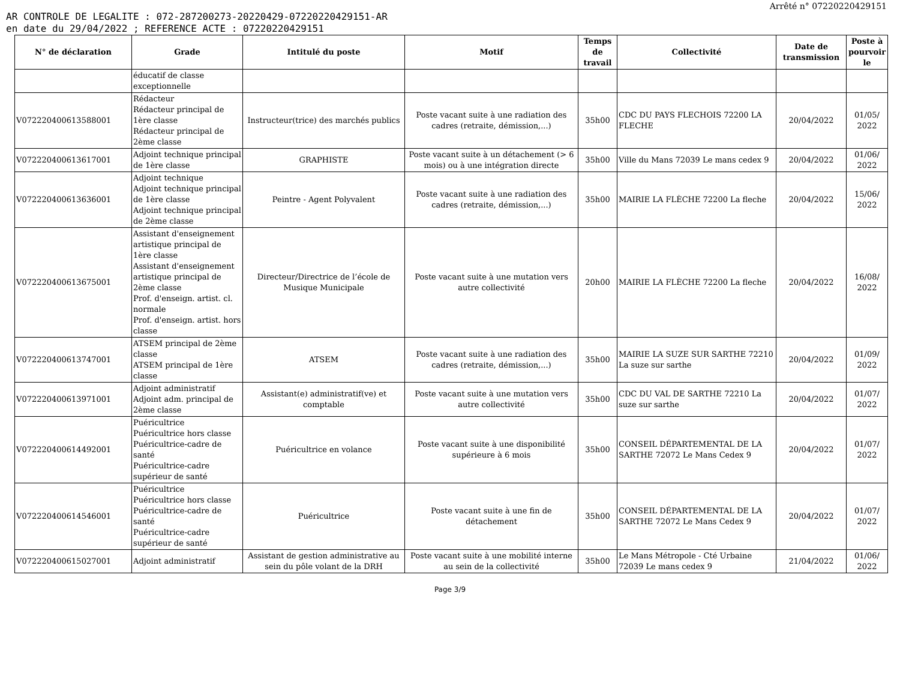Arrêté n° 07220220429151
AR CONTROLE DE LEGALITE : 072-287200273-20220429-07220220429151-AR
en date du 29/04/2022 ; REFERENCE ACTE : 07220220429151
| N° de déclaration | Grade | Intitulé du poste | Motif | Temps de travail | Collectivité | Date de transmission | Poste à pourvoir le |
| --- | --- | --- | --- | --- | --- | --- | --- |
| | éducatif de classe exceptionnelle | | | | | | |
| V072220400613588001 | Rédacteur Rédacteur principal de 1ère classe Rédacteur principal de 2ème classe | Instructeur(trice) des marchés publics | Poste vacant suite à une radiation des cadres (retraite, démission,...) | 35h00 | CDC DU PAYS FLECHOIS 72200 LA FLECHE | 20/04/2022 | 01/05/ 2022 |
| V072220400613617001 | Adjoint technique principal de 1ère classe | GRAPHISTE | Poste vacant suite à un détachement (> 6 mois) ou à une intégration directe | 35h00 | Ville du Mans 72039 Le mans cedex 9 | 20/04/2022 | 01/06/ 2022 |
| V072220400613636001 | Adjoint technique Adjoint technique principal de 1ère classe Adjoint technique principal de 2ème classe | Peintre - Agent Polyvalent | Poste vacant suite à une radiation des cadres (retraite, démission,...) | 35h00 | MAIRIE LA FLÈCHE 72200 La fleche | 20/04/2022 | 15/06/ 2022 |
| V072220400613675001 | Assistant d'enseignement artistique principal de 1ère classe Assistant d'enseignement artistique principal de 2ème classe Prof. d'enseign. artist. cl. normale Prof. d'enseign. artist. hors classe | Directeur/Directrice de l’école de Musique Municipale | Poste vacant suite à une mutation vers autre collectivité | 20h00 | MAIRIE LA FLÈCHE 72200 La fleche | 20/04/2022 | 16/08/ 2022 |
| V072220400613747001 | ATSEM principal de 2ème classe ATSEM principal de 1ère classe | ATSEM | Poste vacant suite à une radiation des cadres (retraite, démission,...) | 35h00 | MAIRIE LA SUZE SUR SARTHE 72210 La suze sur sarthe | 20/04/2022 | 01/09/ 2022 |
| V072220400613971001 | Adjoint administratif Adjoint adm. principal de 2ème classe | Assistant(e) administratif(ve) et comptable | Poste vacant suite à une mutation vers autre collectivité | 35h00 | CDC DU VAL DE SARTHE 72210 La suze sur sarthe | 20/04/2022 | 01/07/ 2022 |
| V072220400614492001 | Puéricultrice Puéricultrice hors classe Puéricultrice-cadre de santé Puéricultrice-cadre supérieur de santé | Puéricultrice en volance | Poste vacant suite à une disponibilité supérieure à 6 mois | 35h00 | CONSEIL DÉPARTEMENTAL DE LA SARTHE 72072 Le Mans Cedex 9 | 20/04/2022 | 01/07/ 2022 |
| V072220400614546001 | Puéricultrice Puéricultrice hors classe Puéricultrice-cadre de santé Puéricultrice-cadre supérieur de santé | Puéricultrice | Poste vacant suite à une fin de détachement | 35h00 | CONSEIL DÉPARTEMENTAL DE LA SARTHE 72072 Le Mans Cedex 9 | 20/04/2022 | 01/07/ 2022 |
| V072220400615027001 | Adjoint administratif | Assistant de gestion administrative au sein du pôle volant de la DRH | Poste vacant suite à une mobilité interne au sein de la collectivité | 35h00 | Le Mans Métropole - Cté Urbaine 72039 Le mans cedex 9 | 21/04/2022 | 01/06/ 2022 |
Page 3/9